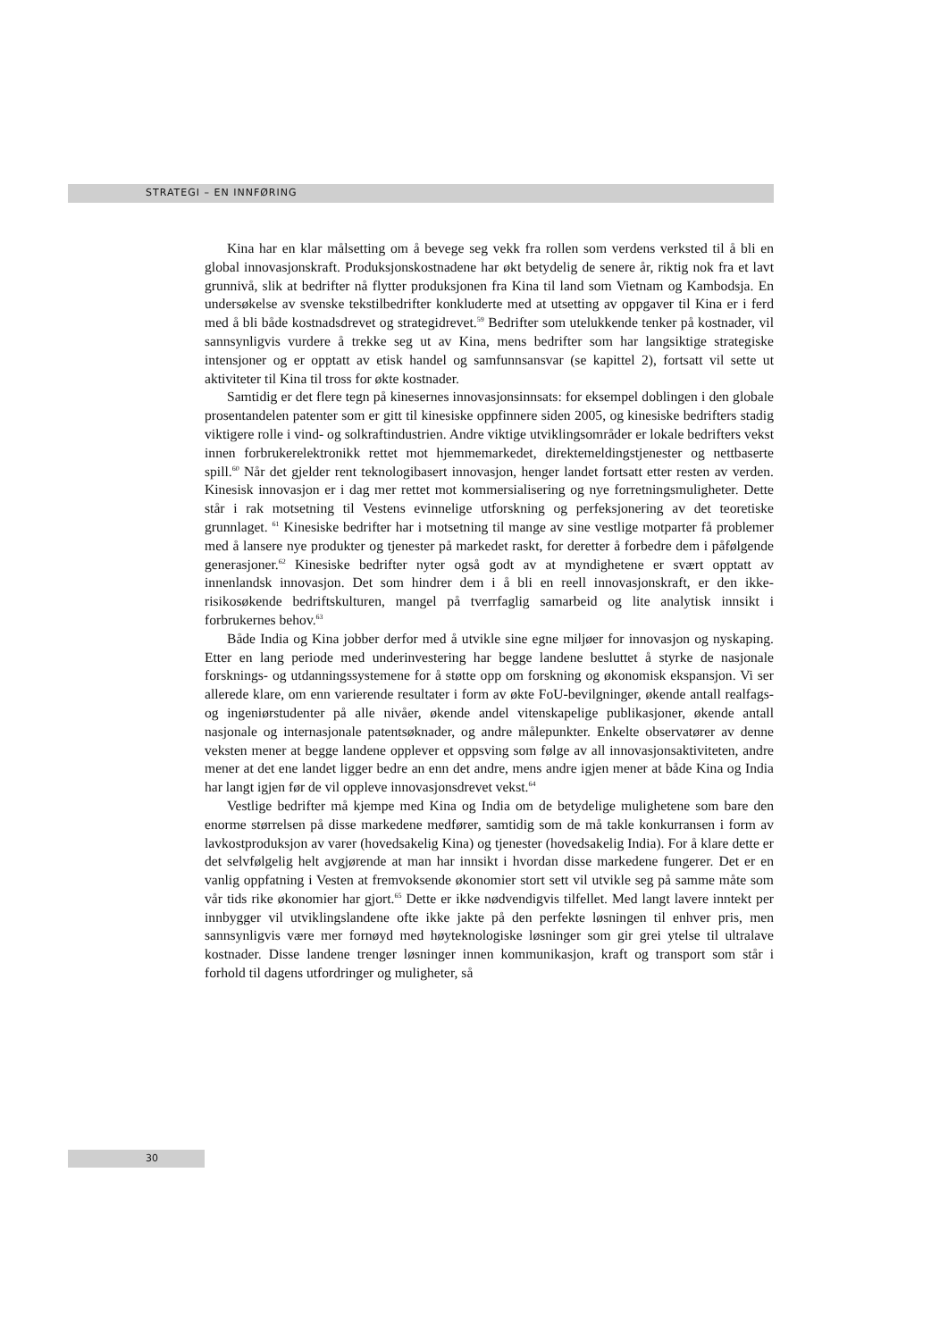STRATEGI – EN INNFØRING
Kina har en klar målsetting om å bevege seg vekk fra rollen som verdens verksted til å bli en global innovasjonskraft. Produksjonskostnadene har økt betydelig de senere år, riktig nok fra et lavt grunnivå, slik at bedrifter nå flytter produksjonen fra Kina til land som Vietnam og Kambodsja. En undersøkelse av svenske tekstilbedrifter konkluderte med at utsetting av oppgaver til Kina er i ferd med å bli både kostnadsdrevet og strategidrevet.<sup>59</sup> Bedrifter som utelukkende tenker på kostnader, vil sannsynligvis vurdere å trekke seg ut av Kina, mens bedrifter som har langsiktige strategiske intensjoner og er opptatt av etisk handel og samfunnsansvar (se kapittel 2), fortsatt vil sette ut aktiviteter til Kina til tross for økte kostnader.
Samtidig er det flere tegn på kinesernes innovasjonsinnsats: for eksempel doblingen i den globale prosentandelen patenter som er gitt til kinesiske oppfinnere siden 2005, og kinesiske bedrifters stadig viktigere rolle i vind- og solkraftindustrien. Andre viktige utviklingsområder er lokale bedrifters vekst innen forbrukerelektronikk rettet mot hjemmemarkedet, direktemeldingstjenester og nettbaserte spill.<sup>60</sup> Når det gjelder rent teknologibasert innovasjon, henger landet fortsatt etter resten av verden. Kinesisk innovasjon er i dag mer rettet mot kommersialisering og nye forretningsmuligheter. Dette står i rak motsetning til Vestens evinnelige utforskning og perfeksjonering av det teoretiske grunnlaget. <sup>61</sup> Kinesiske bedrifter har i motsetning til mange av sine vestlige motparter få problemer med å lansere nye produkter og tjenester på markedet raskt, for deretter å forbedre dem i påfølgende generasjoner.<sup>62</sup> Kinesiske bedrifter nyter også godt av at myndighetene er svært opptatt av innenlandsk innovasjon. Det som hindrer dem i å bli en reell innovasjonskraft, er den ikke-risikosøkende bedriftskulturen, mangel på tverrfaglig samarbeid og lite analytisk innsikt i forbrukernes behov.<sup>63</sup>
Både India og Kina jobber derfor med å utvikle sine egne miljøer for innovasjon og nyskaping. Etter en lang periode med underinvestering har begge landene besluttet å styrke de nasjonale forsknings- og utdanningssystemene for å støtte opp om forskning og økonomisk ekspansjon. Vi ser allerede klare, om enn varierende resultater i form av økte FoU-bevilgninger, økende antall realfags- og ingeniørstudenter på alle nivåer, økende andel vitenskapelige publikasjoner, økende antall nasjonale og internasjonale patentsøknader, og andre målepunkter. Enkelte observatører av denne veksten mener at begge landene opplever et oppsving som følge av all innovasjonsaktiviteten, andre mener at det ene landet ligger bedre an enn det andre, mens andre igjen mener at både Kina og India har langt igjen før de vil oppleve innovasjonsdrevet vekst.<sup>64</sup>
Vestlige bedrifter må kjempe med Kina og India om de betydelige mulighetene som bare den enorme størrelsen på disse markedene medfører, samtidig som de må takle konkurransen i form av lavkostproduksjon av varer (hovedsakelig Kina) og tjenester (hovedsakelig India). For å klare dette er det selvfølgelig helt avgjørende at man har innsikt i hvordan disse markedene fungerer. Det er en vanlig oppfatning i Vesten at fremvoksende økonomier stort sett vil utvikle seg på samme måte som vår tids rike økonomier har gjort.<sup>65</sup> Dette er ikke nødvendigvis tilfellet. Med langt lavere inntekt per innbygger vil utviklingslandene ofte ikke jakte på den perfekte løsningen til enhver pris, men sannsynligvis være mer fornøyd med høyteknologiske løsninger som gir grei ytelse til ultralave kostnader. Disse landene trenger løsninger innen kommunikasjon, kraft og transport som står i forhold til dagens utfordringer og muligheter, så
30